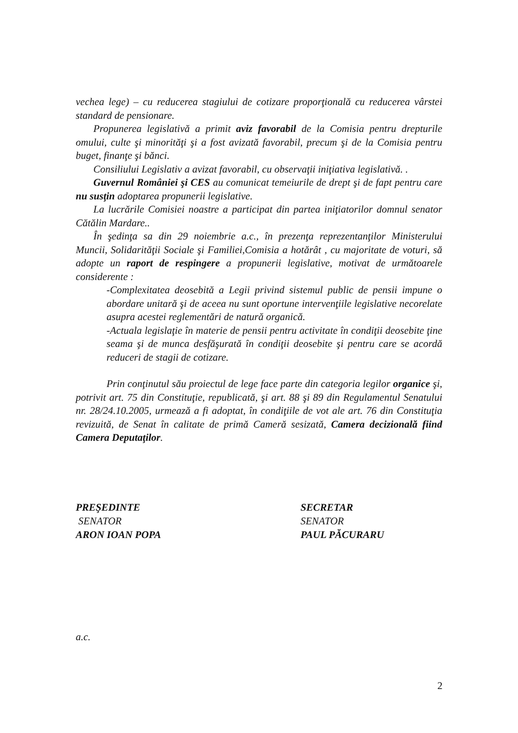vechea lege) – cu reducerea stagiului de cotizare proporţională cu reducerea vârstei standard de pensionare.
Propunerea legislativă a primit aviz favorabil de la Comisia pentru drepturile omului, culte şi minorităţi şi a fost avizată favorabil, precum şi de la Comisia pentru buget, finanţe şi bănci.
Consiliului Legislativ a avizat favorabil, cu observaţii iniţiativa legislativă. .
Guvernul României şi CES au comunicat temeiurile de drept şi de fapt pentru care nu susţin adoptarea propunerii legislative.
La lucrările Comisiei noastre a participat din partea iniţiatorilor domnul senator Cătălin Mardare..
În şedinţa sa din 29 noiembrie a.c., în prezenţa reprezentanţilor Ministerului Muncii, Solidarităţii Sociale şi Familiei,Comisia a hotărât , cu majoritate de voturi, să adopte un raport de respingere a propunerii legislative, motivat de următoarele considerente :
-Complexitatea deosebită a Legii privind sistemul public de pensii impune o abordare unitară şi de aceea nu sunt oportune intervenţiile legislative necorelate asupra acestei reglementări de natură organică.
-Actuala legislaţie în materie de pensii pentru activitate în condiţii deosebite ţine seama şi de munca desfăşurată în condiţii deosebite şi pentru care se acordă reduceri de stagii de cotizare.
Prin conţinutul său proiectul de lege face parte din categoria legilor organice şi, potrivit art. 75 din Constituţie, republicată, şi art. 88 şi 89 din Regulamentul Senatului nr. 28/24.10.2005, urmează a fi adoptat, în condiţiile de vot ale art. 76 din Constituţia revizuită, de Senat în calitate de primă Cameră sesizată, Camera decizională fiind Camera Deputaţilor.
PREŞEDINTE
SENATOR
ARON IOAN POPA
SECRETAR
SENATOR
PAUL PĂCURARU
a.c.
2